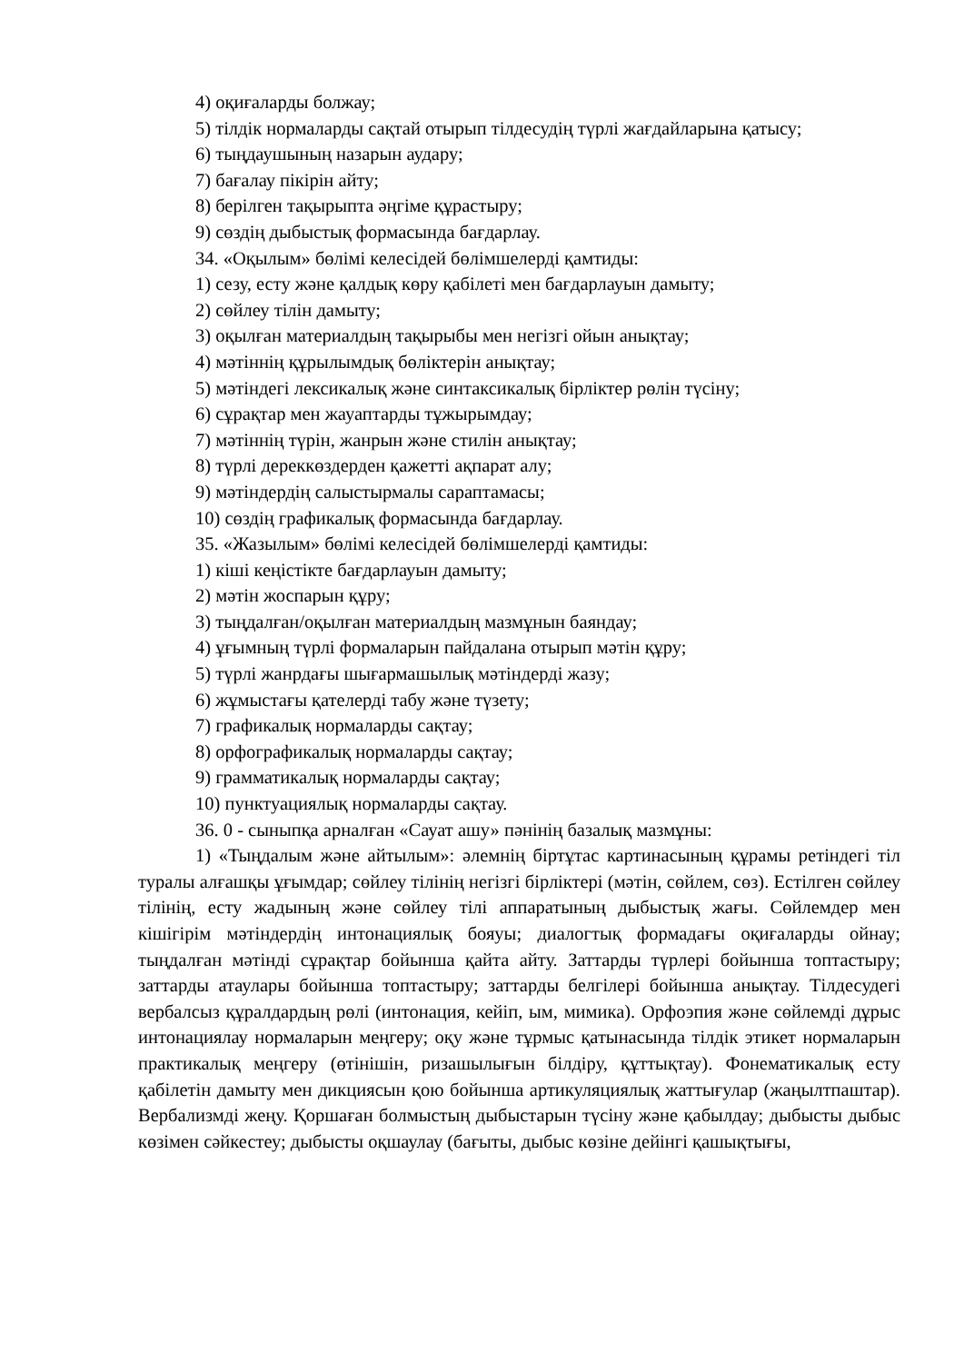4) оқиғаларды болжау;
5) тілдік нормаларды сақтай отырып тілдесудің түрлі жағдайларына қатысу;
6) тыңдаушының назарын аудару;
7) бағалау пікірін айту;
8) берілген тақырыпта әңгіме құрастыру;
9) сөздің дыбыстық формасында бағдарлау.
34. «Оқылым» бөлімі келесідей бөлімшелерді қамтиды:
1) сезу, есту және қалдық көру қабілеті мен бағдарлауын дамыту;
2) сөйлеу тілін дамыту;
3) оқылған материалдың тақырыбы мен негізгі ойын анықтау;
4) мәтіннің құрылымдық бөліктерін анықтау;
5) мәтіндегі лексикалық және синтаксикалық бірліктер рөлін түсіну;
6) сұрақтар мен жауаптарды тұжырымдау;
7) мәтіннің түрін, жанрын және стилін анықтау;
8) түрлі дереккөздерден қажетті ақпарат алу;
9) мәтіндердің салыстырмалы сараптамасы;
10) сөздің графикалық формасында бағдарлау.
35. «Жазылым» бөлімі келесідей бөлімшелерді қамтиды:
1) кіші кеңістікте бағдарлауын дамыту;
2) мәтін жоспарын құру;
3) тыңдалған/оқылған материалдың мазмұнын баяндау;
4) ұғымның түрлі формаларын пайдалана отырып мәтін құру;
5) түрлі жанрдағы шығармашылық мәтіндерді жазу;
6) жұмыстағы қателерді табу және түзету;
7) графикалық нормаларды сақтау;
8) орфографикалық нормаларды сақтау;
9) грамматикалық нормаларды сақтау;
10) пунктуациялық нормаларды сақтау.
36. 0 - сыныпқа арналған «Сауат ашу» пәнінің базалық мазмұны:
1) «Тыңдалым және айтылым»: әлемнің біртұтас картинасының құрамы ретіндегі тіл туралы алғашқы ұғымдар; сөйлеу тілінің негізгі бірліктері (мәтін, сөйлем, сөз). Естілген сөйлеу тілінің, есту жадының және сөйлеу тілі аппаратының дыбыстық жағы. Сөйлемдер мен кішігірім мәтіндердің интонациялық бояуы; диалогтық формадағы оқиғаларды ойнау; тыңдалған мәтінді сұрақтар бойынша қайта айту. Заттарды түрлері бойынша топтастыру; заттарды атаулары бойынша топтастыру; заттарды белгілері бойынша анықтау. Тілдесудегі вербалсыз құралдардың рөлі (интонация, кейіп, ым, мимика). Орфоэпия және сөйлемді дұрыс интонациялау нормаларын меңгеру; оқу және тұрмыс қатынасында тілдік этикет нормаларын практикалық меңгеру (өтінішін, ризашылығын білдіру, құттықтау). Фонематикалық есту қабілетін дамыту мен дикциясын қою бойынша артикуляциялық жаттығулар (жаңылтпаштар). Вербализмді жеңу. Қоршаған болмыстың дыбыстарын түсіну және қабылдау; дыбысты дыбыс көзімен сәйкестеу; дыбысты оқшаулау (бағыты, дыбыс көзіне дейінгі қашықтығы,